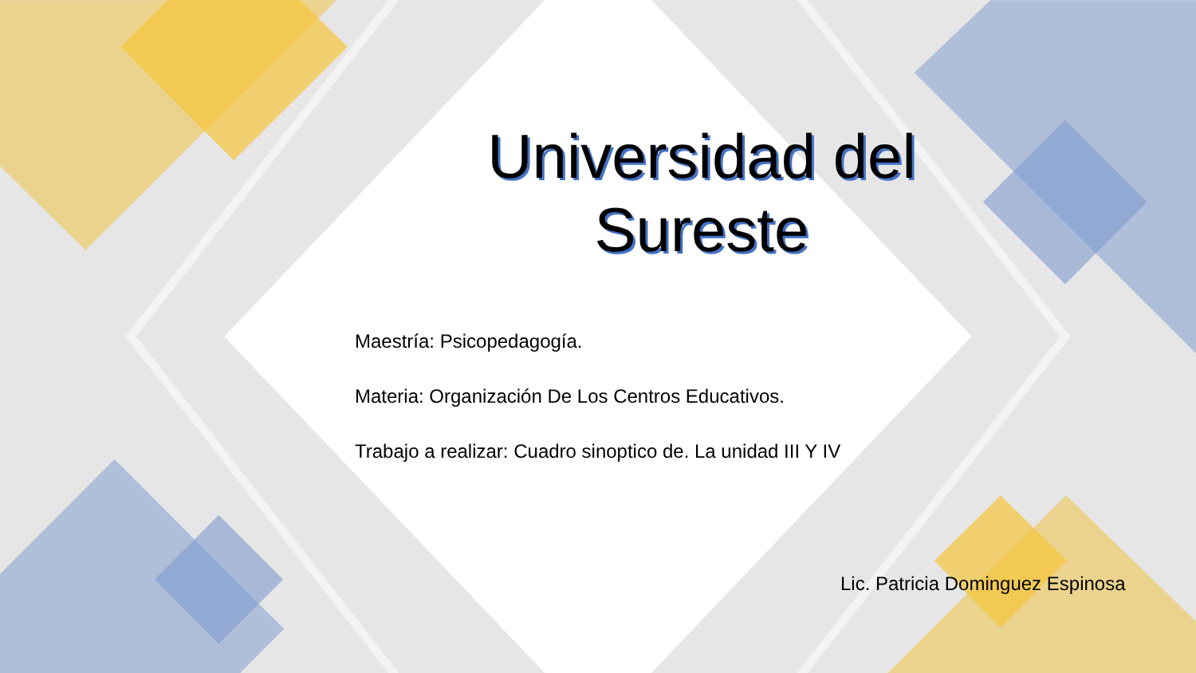Universidad del
Sureste
Maestría: Psicopedagogía.
Materia: Organización De Los Centros Educativos.
Trabajo a realizar: Cuadro sinoptico de. La unidad III Y IV
Lic. Patricia Dominguez Espinosa